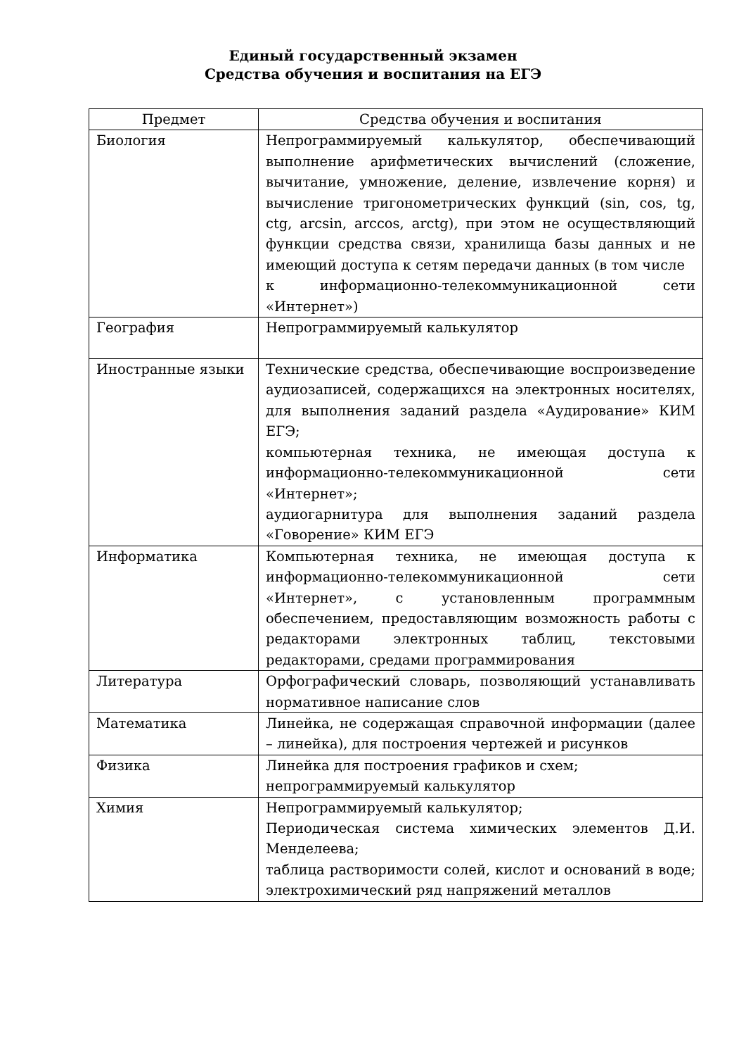Единый государственный экзамен
Средства обучения и воспитания на ЕГЭ
| Предмет | Средства обучения и воспитания |
| --- | --- |
| Биология | Непрограммируемый калькулятор, обеспечивающий выполнение арифметических вычислений (сложение, вычитание, умножение, деление, извлечение корня) и вычисление тригонометрических функций (sin, cos, tg, ctg, arcsin, arccos, arctg), при этом не осуществляющий функции средства связи, хранилища базы данных и не имеющий доступа к сетям передачи данных (в том числе к информационно-телекоммуникационной сети «Интернет») |
| География | Непрограммируемый калькулятор |
| Иностранные языки | Технические средства, обеспечивающие воспроизведение аудиозаписей, содержащихся на электронных носителях, для выполнения заданий раздела «Аудирование» КИМ ЕГЭ; компьютерная техника, не имеющая доступа к информационно-телекоммуникационной сети «Интернет»; аудиогарнитура для выполнения заданий раздела «Говорение» КИМ ЕГЭ |
| Информатика | Компьютерная техника, не имеющая доступа к информационно-телекоммуникационной сети «Интернет», с установленным программным обеспечением, предоставляющим возможность работы с редакторами электронных таблиц, текстовыми редакторами, средами программирования |
| Литература | Орфографический словарь, позволяющий устанавливать нормативное написание слов |
| Математика | Линейка, не содержащая справочной информации (далее – линейка), для построения чертежей и рисунков |
| Физика | Линейка для построения графиков и схем; непрограммируемый калькулятор |
| Химия | Непрограммируемый калькулятор; Периодическая система химических элементов Д.И. Менделеева; таблица растворимости солей, кислот и оснований в воде; электрохимический ряд напряжений металлов |